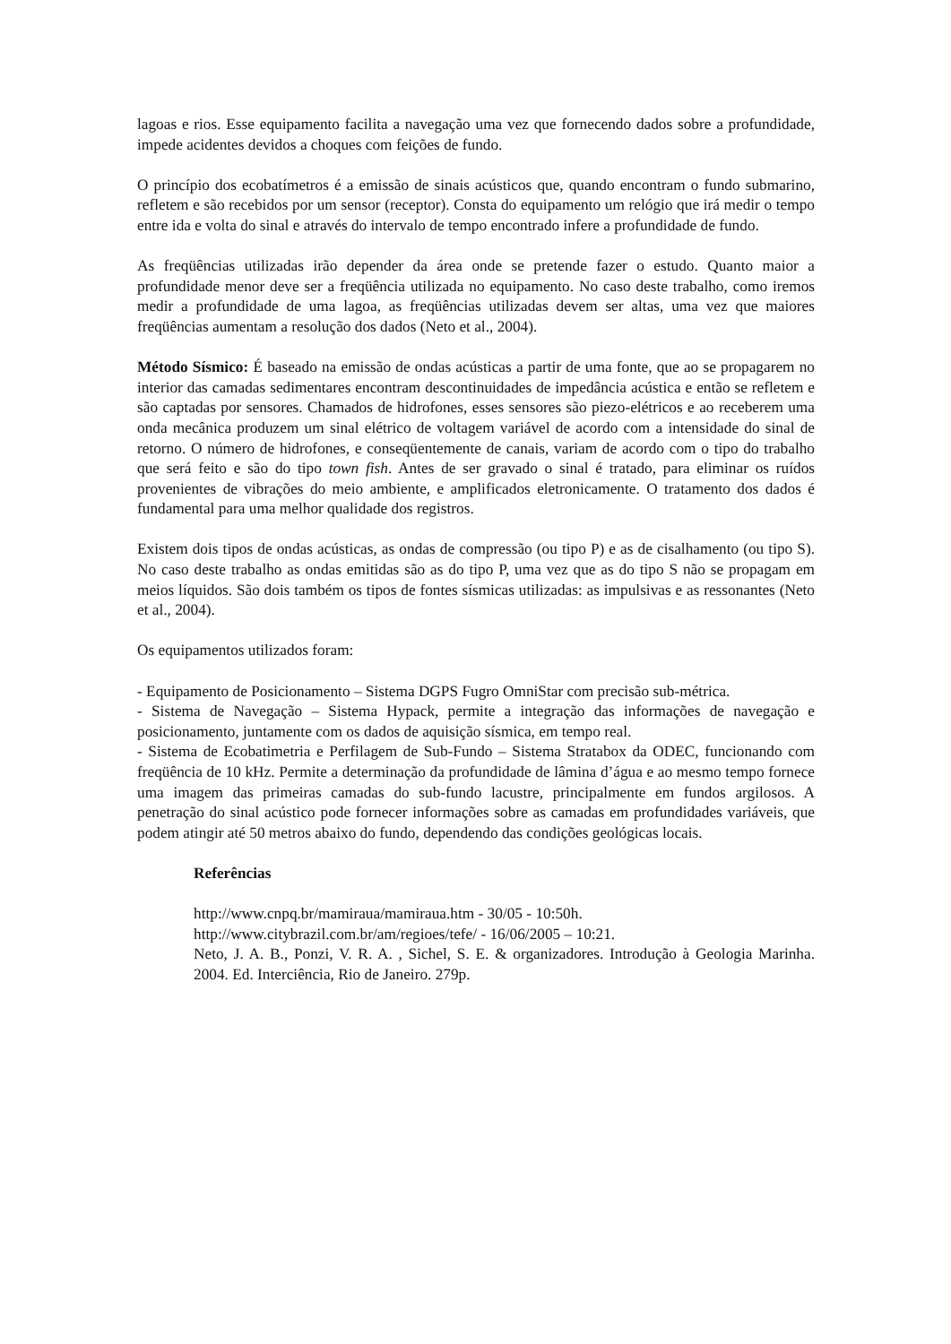lagoas e rios. Esse equipamento facilita a navegação uma vez que fornecendo dados sobre a profundidade, impede acidentes devidos a choques com feições de fundo.
O princípio dos ecobatímetros é a emissão de sinais acústicos que, quando encontram o fundo submarino, refletem e são recebidos por um sensor (receptor). Consta do equipamento um relógio que irá medir o tempo entre ida e volta do sinal e através do intervalo de tempo encontrado infere a profundidade de fundo.
As freqüências utilizadas irão depender da área onde se pretende fazer o estudo. Quanto maior a profundidade menor deve ser a freqüência utilizada no equipamento. No caso deste trabalho, como iremos medir a profundidade de uma lagoa, as freqüências utilizadas devem ser altas, uma vez que maiores freqüências aumentam a resolução dos dados (Neto et al., 2004).
Método Sísmico: É baseado na emissão de ondas acústicas a partir de uma fonte, que ao se propagarem no interior das camadas sedimentares encontram descontinuidades de impedância acústica e então se refletem e são captadas por sensores. Chamados de hidrofones, esses sensores são piezo-elétricos e ao receberem uma onda mecânica produzem um sinal elétrico de voltagem variável de acordo com a intensidade do sinal de retorno. O número de hidrofones, e conseqüentemente de canais, variam de acordo com o tipo do trabalho que será feito e são do tipo town fish. Antes de ser gravado o sinal é tratado, para eliminar os ruídos provenientes de vibrações do meio ambiente, e amplificados eletronicamente. O tratamento dos dados é fundamental para uma melhor qualidade dos registros.
Existem dois tipos de ondas acústicas, as ondas de compressão (ou tipo P) e as de cisalhamento (ou tipo S). No caso deste trabalho as ondas emitidas são as do tipo P, uma vez que as do tipo S não se propagam em meios líquidos. São dois também os tipos de fontes sísmicas utilizadas: as impulsivas e as ressonantes (Neto et al., 2004).
Os equipamentos utilizados foram:
- Equipamento de Posicionamento – Sistema DGPS Fugro OmniStar com precisão sub-métrica.
- Sistema de Navegação – Sistema Hypack, permite a integração das informações de navegação e posicionamento, juntamente com os dados de aquisição sísmica, em tempo real.
- Sistema de Ecobatimetria e Perfilagem de Sub-Fundo – Sistema Stratabox da ODEC, funcionando com freqüência de 10 kHz. Permite a determinação da profundidade de lâmina d’água e ao mesmo tempo fornece uma imagem das primeiras camadas do sub-fundo lacustre, principalmente em fundos argilosos. A penetração do sinal acústico pode fornecer informações sobre as camadas em profundidades variáveis, que podem atingir até 50 metros abaixo do fundo, dependendo das condições geológicas locais.
Referências
http://www.cnpq.br/mamiraua/mamiraua.htm - 30/05 - 10:50h.
http://www.citybrazil.com.br/am/regioes/tefe/ - 16/06/2005 – 10:21.
Neto, J. A. B., Ponzi, V. R. A. , Sichel, S. E. & organizadores. Introdução à Geologia Marinha. 2004. Ed. Interciência, Rio de Janeiro. 279p.